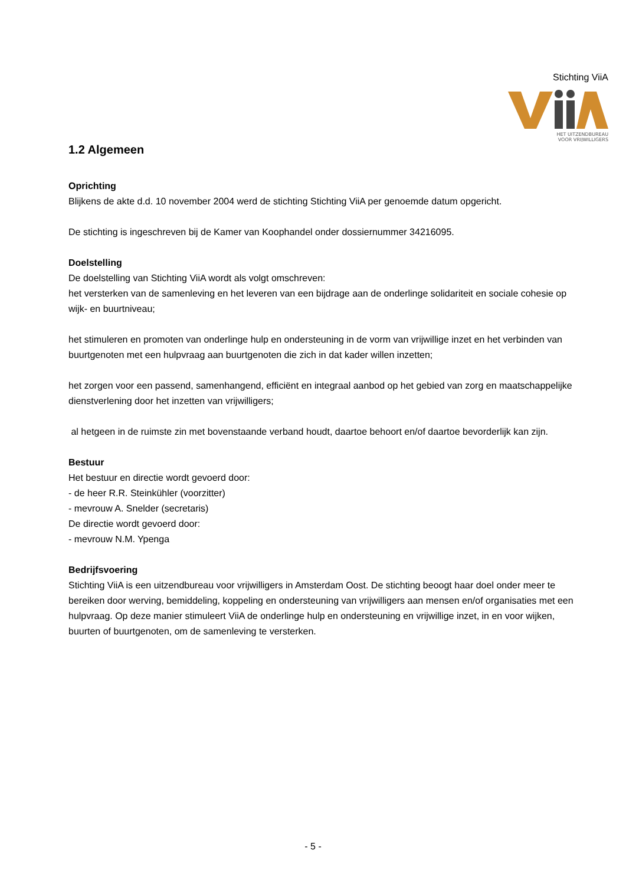Stichting ViiA
HET UITZENDBUREAU
VOOR VRIJWILLIGERS
1.2 Algemeen
Oprichting
Blijkens de akte d.d. 10 november 2004 werd de stichting Stichting ViiA per genoemde datum opgericht.
De stichting is ingeschreven bij de Kamer van Koophandel onder dossiernummer 34216095.
Doelstelling
De doelstelling van Stichting ViiA wordt als volgt omschreven:
het versterken van de samenleving en het leveren van een bijdrage aan de onderlinge solidariteit en sociale cohesie op wijk- en buurtniveau;
het stimuleren en promoten van onderlinge hulp en ondersteuning in de vorm van vrijwillige inzet en het verbinden van buurtgenoten met een hulpvraag aan buurtgenoten die zich in dat kader willen inzetten;
het zorgen voor een passend, samenhangend, efficiënt en integraal aanbod op het gebied van zorg en maatschappelijke dienstverlening door het inzetten van vrijwilligers;
al hetgeen in de ruimste zin met bovenstaande verband houdt, daartoe behoort en/of daartoe bevorderlijk kan zijn.
Bestuur
Het bestuur en directie wordt gevoerd door:
- de heer R.R. Steinkühler (voorzitter)
- mevrouw A. Snelder (secretaris)
De directie wordt gevoerd door:
- mevrouw N.M. Ypenga
Bedrijfsvoering
Stichting ViiA is een uitzendbureau voor vrijwilligers in Amsterdam Oost. De stichting beoogt haar doel onder meer te bereiken door werving, bemiddeling, koppeling en ondersteuning van vrijwilligers aan mensen en/of organisaties met een hulpvraag. Op deze manier stimuleert ViiA de onderlinge hulp en ondersteuning en vrijwillige inzet, in en voor wijken, buurten of buurtgenoten, om de samenleving te versterken.
- 5 -